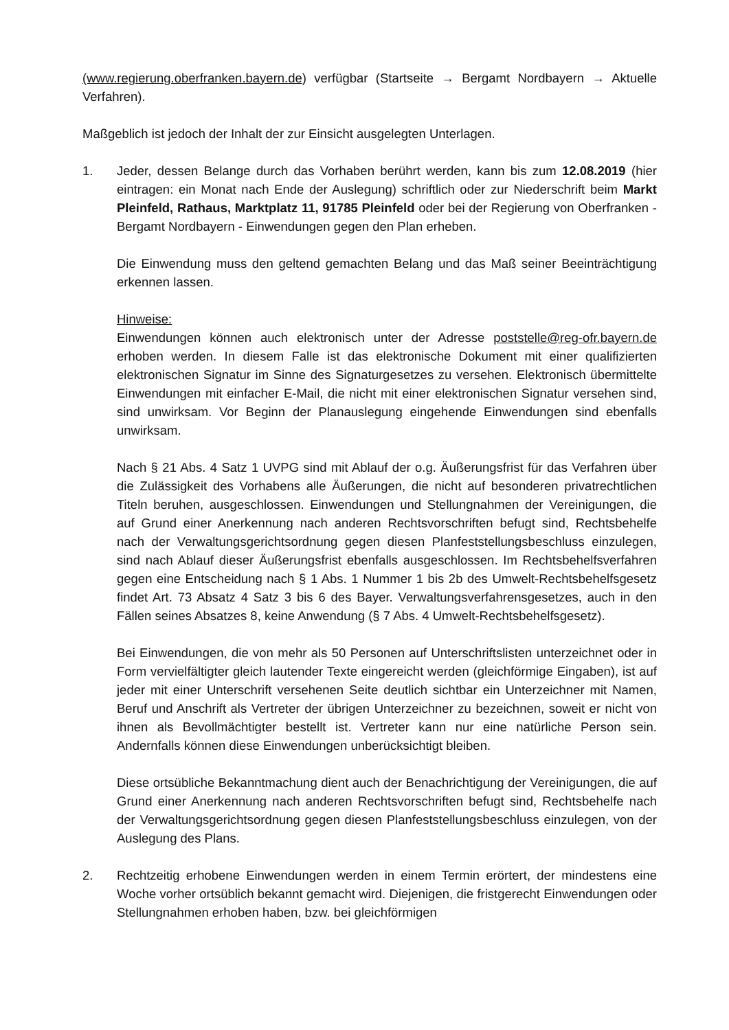(www.regierung.oberfranken.bayern.de) verfügbar (Startseite → Bergamt Nordbayern → Aktuelle Verfahren).
Maßgeblich ist jedoch der Inhalt der zur Einsicht ausgelegten Unterlagen.
1. Jeder, dessen Belange durch das Vorhaben berührt werden, kann bis zum 12.08.2019 (hier eintragen: ein Monat nach Ende der Auslegung) schriftlich oder zur Niederschrift beim Markt Pleinfeld, Rathaus, Marktplatz 11, 91785 Pleinfeld oder bei der Regierung von Oberfranken - Bergamt Nordbayern - Einwendungen gegen den Plan erheben.
Die Einwendung muss den geltend gemachten Belang und das Maß seiner Beeinträchtigung erkennen lassen.
Hinweise:
Einwendungen können auch elektronisch unter der Adresse poststelle@reg-ofr.bayern.de erhoben werden. In diesem Falle ist das elektronische Dokument mit einer qualifizierten elektronischen Signatur im Sinne des Signaturgesetzes zu versehen. Elektronisch übermittelte Einwendungen mit einfacher E-Mail, die nicht mit einer elektronischen Signatur versehen sind, sind unwirksam. Vor Beginn der Planauslegung eingehende Einwendungen sind ebenfalls unwirksam.
Nach § 21 Abs. 4 Satz 1 UVPG sind mit Ablauf der o.g. Äußerungsfrist für das Verfahren über die Zulässigkeit des Vorhabens alle Äußerungen, die nicht auf besonderen privatrechtlichen Titeln beruhen, ausgeschlossen. Einwendungen und Stellungnahmen der Vereinigungen, die auf Grund einer Anerkennung nach anderen Rechtsvorschriften befugt sind, Rechtsbehelfe nach der Verwaltungsgerichtsordnung gegen diesen Planfeststellungsbeschluss einzulegen, sind nach Ablauf dieser Äußerungsfrist ebenfalls ausgeschlossen. Im Rechtsbehelfsverfahren gegen eine Entscheidung nach § 1 Abs. 1 Nummer 1 bis 2b des Umwelt-Rechtsbehelfsgesetz findet Art. 73 Absatz 4 Satz 3 bis 6 des Bayer. Verwaltungsverfahrensgesetzes, auch in den Fällen seines Absatzes 8, keine Anwendung (§ 7 Abs. 4 Umwelt-Rechtsbehelfsgesetz).
Bei Einwendungen, die von mehr als 50 Personen auf Unterschriftslisten unterzeichnet oder in Form vervielfältigter gleich lautender Texte eingereicht werden (gleichförmige Eingaben), ist auf jeder mit einer Unterschrift versehenen Seite deutlich sichtbar ein Unterzeichner mit Namen, Beruf und Anschrift als Vertreter der übrigen Unterzeichner zu bezeichnen, soweit er nicht von ihnen als Bevollmächtigter bestellt ist. Vertreter kann nur eine natürliche Person sein. Andernfalls können diese Einwendungen unberücksichtigt bleiben.
Diese ortsübliche Bekanntmachung dient auch der Benachrichtigung der Vereinigungen, die auf Grund einer Anerkennung nach anderen Rechtsvorschriften befugt sind, Rechtsbehelfe nach der Verwaltungsgerichtsordnung gegen diesen Planfeststellungsbeschluss einzulegen, von der Auslegung des Plans.
2. Rechtzeitig erhobene Einwendungen werden in einem Termin erörtert, der mindestens eine Woche vorher ortsüblich bekannt gemacht wird. Diejenigen, die fristgerecht Einwendungen oder Stellungnahmen erhoben haben, bzw. bei gleichförmigen